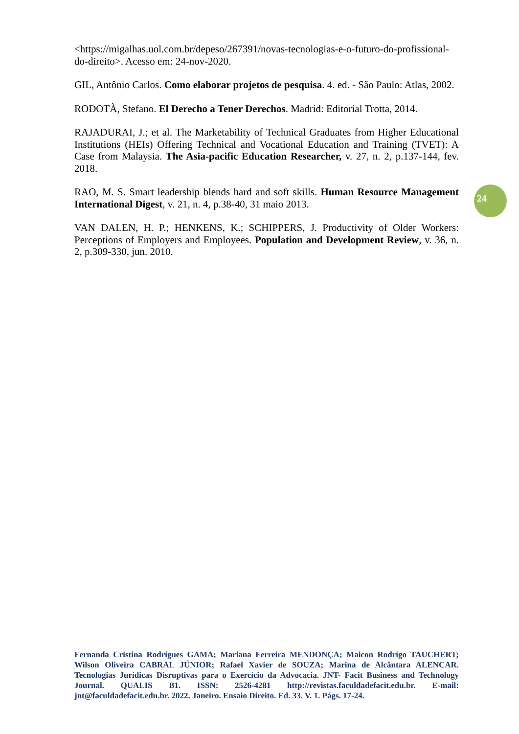<https://migalhas.uol.com.br/depeso/267391/novas-tecnologias-e-o-futuro-do-profissional-do-direito>. Acesso em: 24-nov-2020.
GIL, Antônio Carlos. Como elaborar projetos de pesquisa. 4. ed. - São Paulo: Atlas, 2002.
RODOTÀ, Stefano. El Derecho a Tener Derechos. Madrid: Editorial Trotta, 2014.
RAJADURAI, J.; et al. The Marketability of Technical Graduates from Higher Educational Institutions (HEIs) Offering Technical and Vocational Education and Training (TVET): A Case from Malaysia. The Asia-pacific Education Researcher, v. 27, n. 2, p.137-144, fev. 2018.
RAO, M. S. Smart leadership blends hard and soft skills. Human Resource Management International Digest, v. 21, n. 4, p.38-40, 31 maio 2013.
VAN DALEN, H. P.; HENKENS, K.; SCHIPPERS, J. Productivity of Older Workers: Perceptions of Employers and Employees. Population and Development Review, v. 36, n. 2, p.309-330, jun. 2010.
24
Fernanda Cristina Rodrigues GAMA; Mariana Ferreira MENDONÇA; Maicon Rodrigo TAUCHERT; Wilson Oliveira CABRAL JÚNIOR; Rafael Xavier de SOUZA; Marina de Alcântara ALENCAR. Tecnologias Jurídicas Disruptivas para o Exercício da Advocacia. JNT- Facit Business and Technology Journal. QUALIS B1. ISSN: 2526-4281 http://revistas.faculdadefacit.edu.br. E-mail: jnt@faculdadefacit.edu.br. 2022. Janeiro. Ensaio Direito. Ed. 33. V. 1. Págs. 17-24.